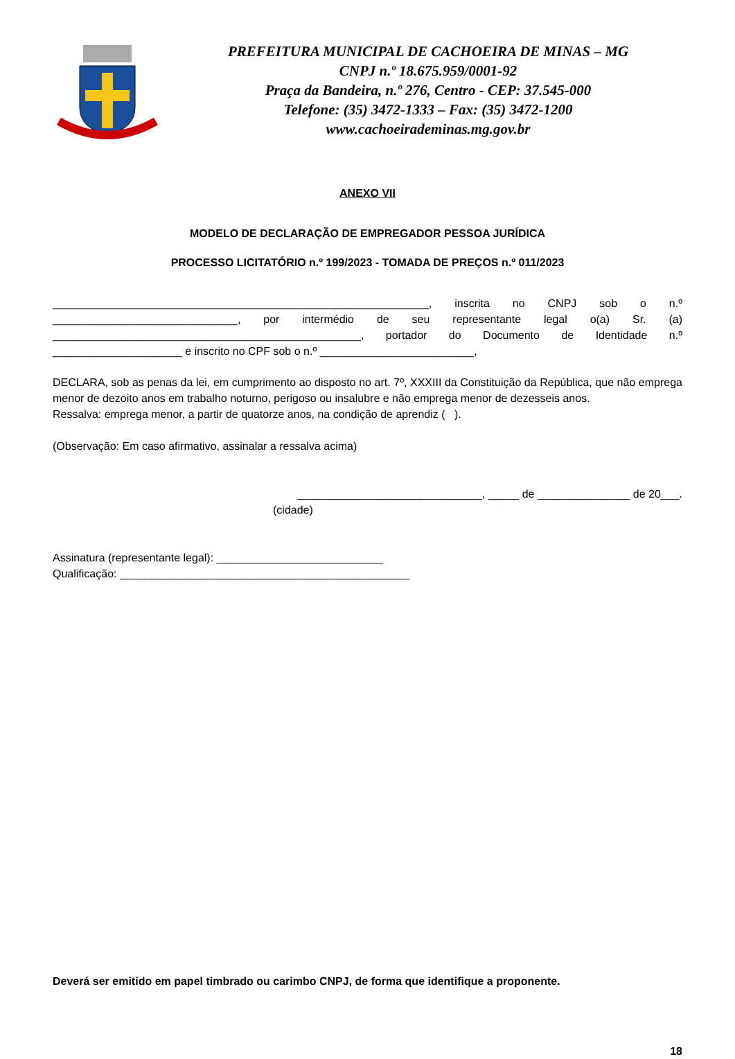PREFEITURA MUNICIPAL DE CACHOEIRA DE MINAS – MG
CNPJ n.º 18.675.959/0001-92
Praça da Bandeira, n.º 276, Centro - CEP: 37.545-000
Telefone: (35) 3472-1333 – Fax: (35) 3472-1200
www.cachoeirademinas.mg.gov.br
ANEXO VII
MODELO DE DECLARAÇÃO DE EMPREGADOR PESSOA JURÍDICA
PROCESSO LICITATÓRIO n.º 199/2023 - TOMADA DE PREÇOS n.º 011/2023
_____________________________________________________________, inscrita no CNPJ sob o n.º ______________________________, por intermédio de seu representante legal o(a) Sr. (a) __________________________________________________, portador do Documento de Identidade n.º
_____________________ e inscrito no CPF sob o n.º _________________________,
DECLARA, sob as penas da lei, em cumprimento ao disposto no art. 7º, XXXIII da Constituição da República, que não emprega menor de dezoito anos em trabalho noturno, perigoso ou insalubre e não emprega menor de dezesseis anos.
Ressalva: emprega menor, a partir de quatorze anos, na condição de aprendiz ( ).
(Observação: Em caso afirmativo, assinalar a ressalva acima)
______________________________, _____ de _______________ de 20___.
(cidade)
Assinatura (representante legal): ___________________________
Qualificação: _______________________________________________
Deverá ser emitido em papel timbrado ou carimbo CNPJ, de forma que identifique a proponente.
18